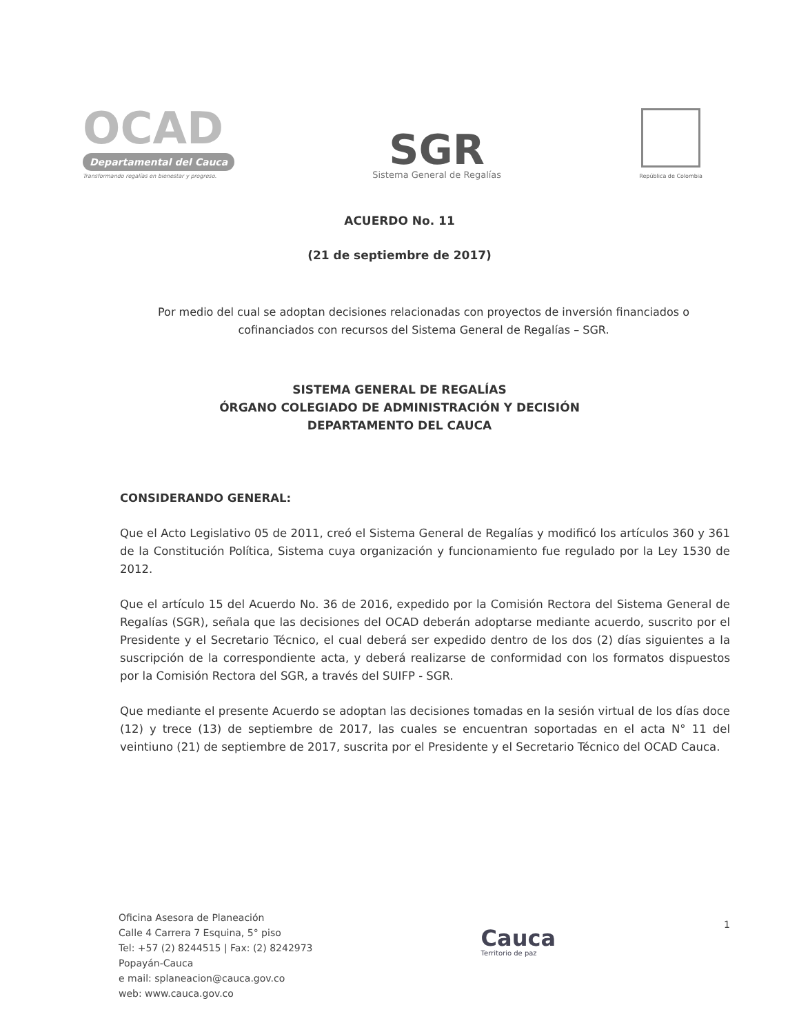OCAD
Departamental del Cauca
Transformando regalías en bienestar y progreso.
SGR
Sistema General de Regalías
República de Colombia
ACUERDO No. 11
(21 de septiembre de 2017)
Por medio del cual se adoptan decisiones relacionadas con proyectos de inversión financiados o cofinanciados con recursos del Sistema General de Regalías – SGR.
SISTEMA GENERAL DE REGALÍAS
ÓRGANO COLEGIADO DE ADMINISTRACIÓN Y DECISIÓN
DEPARTAMENTO DEL CAUCA
CONSIDERANDO GENERAL:
Que el Acto Legislativo 05 de 2011, creó el Sistema General de Regalías y modificó los artículos 360 y 361 de la Constitución Política, Sistema cuya organización y funcionamiento fue regulado por la Ley 1530 de 2012.
Que el artículo 15 del Acuerdo No. 36 de 2016, expedido por la Comisión Rectora del Sistema General de Regalías (SGR), señala que las decisiones del OCAD deberán adoptarse mediante acuerdo, suscrito por el Presidente y el Secretario Técnico, el cual deberá ser expedido dentro de los dos (2) días siguientes a la suscripción de la correspondiente acta, y deberá realizarse de conformidad con los formatos dispuestos por la Comisión Rectora del SGR, a través del SUIFP - SGR.
Que mediante el presente Acuerdo se adoptan las decisiones tomadas en la sesión virtual de los días doce (12) y trece (13) de septiembre de 2017, las cuales se encuentran soportadas en el acta N° 11 del veintiuno (21) de septiembre de 2017, suscrita por el Presidente y el Secretario Técnico del OCAD Cauca.
Oficina Asesora de Planeación
Calle 4 Carrera 7 Esquina, 5° piso
Tel: +57 (2) 8244515 | Fax: (2) 8242973
Popayán-Cauca
e mail: splaneacion@cauca.gov.co
web: www.cauca.gov.co
Cauca
Territorio de paz
1